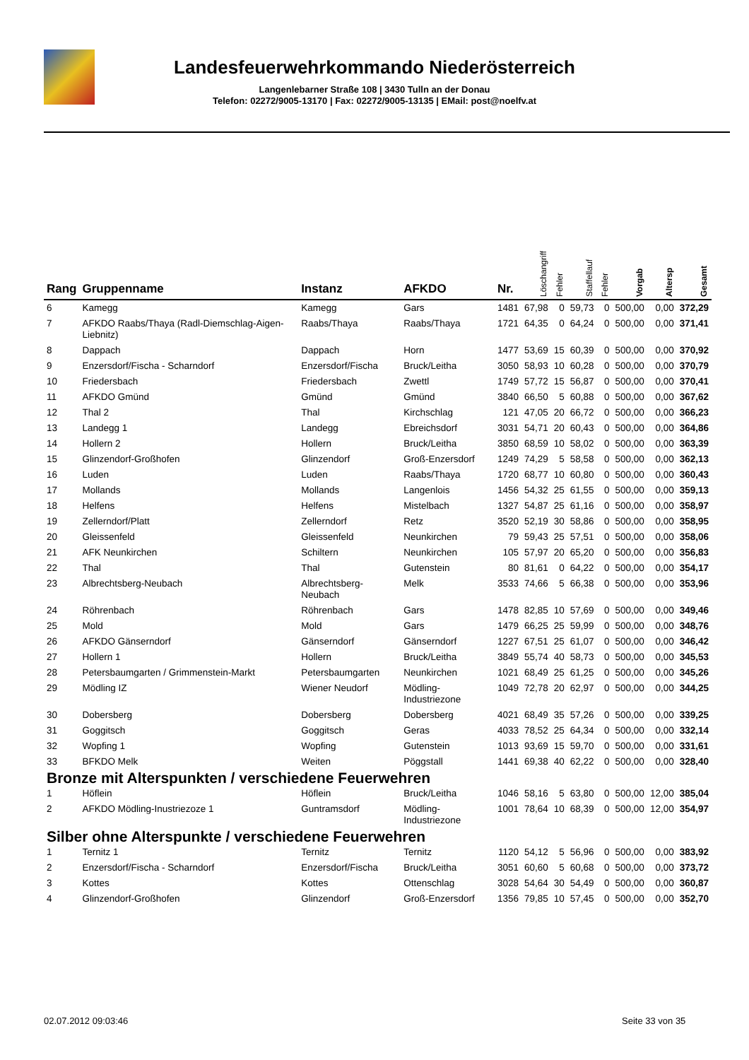Landesfeuerwehrkommando Niederösterreich
Langenlebarner Straße 108 | 3430 Tulln an der Donau
Telefon: 02272/9005-13170 | Fax: 02272/9005-13135 | EMail: post@noelfv.at
| Rang | Gruppenname | Instanz | AFKDO | Nr. | Löschangriff | Fehler | Staffellauf | Fehler | Vorgab | Altersp | Gesamt |
| --- | --- | --- | --- | --- | --- | --- | --- | --- | --- | --- | --- |
| 6 | Kamegg | Kamegg | Gars | 1481 | 67,98 | 0 | 59,73 | 0 | 500,00 | 0,00 | 372,29 |
| 7 | AFKDO Raabs/Thaya (Radl-Diemschlag-Aigen-Liebnitz) | Raabs/Thaya | Raabs/Thaya | 1721 | 64,35 | 0 | 64,24 | 0 | 500,00 | 0,00 | 371,41 |
| 8 | Dappach | Dappach | Horn | 1477 | 53,69 | 15 | 60,39 | 0 | 500,00 | 0,00 | 370,92 |
| 9 | Enzersdorf/Fischa - Scharndorf | Enzersdorf/Fischa | Bruck/Leitha | 3050 | 58,93 | 10 | 60,28 | 0 | 500,00 | 0,00 | 370,79 |
| 10 | Friedersbach | Friedersbach | Zwettl | 1749 | 57,72 | 15 | 56,87 | 0 | 500,00 | 0,00 | 370,41 |
| 11 | AFKDO Gmünd | Gmünd | Gmünd | 3840 | 66,50 | 5 | 60,88 | 0 | 500,00 | 0,00 | 367,62 |
| 12 | Thal 2 | Thal | Kirchschlag | 121 | 47,05 | 20 | 66,72 | 0 | 500,00 | 0,00 | 366,23 |
| 13 | Landegg 1 | Landegg | Ebreichsdorf | 3031 | 54,71 | 20 | 60,43 | 0 | 500,00 | 0,00 | 364,86 |
| 14 | Hollern 2 | Hollern | Bruck/Leitha | 3850 | 68,59 | 10 | 58,02 | 0 | 500,00 | 0,00 | 363,39 |
| 15 | Glinzendorf-Großhofen | Glinzendorf | Groß-Enzersdorf | 1249 | 74,29 | 5 | 58,58 | 0 | 500,00 | 0,00 | 362,13 |
| 16 | Luden | Luden | Raabs/Thaya | 1720 | 68,77 | 10 | 60,80 | 0 | 500,00 | 0,00 | 360,43 |
| 17 | Mollands | Mollands | Langenlois | 1456 | 54,32 | 25 | 61,55 | 0 | 500,00 | 0,00 | 359,13 |
| 18 | Helfens | Helfens | Mistelbach | 1327 | 54,87 | 25 | 61,16 | 0 | 500,00 | 0,00 | 358,97 |
| 19 | Zellerndorf/Platt | Zellerndorf | Retz | 3520 | 52,19 | 30 | 58,86 | 0 | 500,00 | 0,00 | 358,95 |
| 20 | Gleissenfeld | Gleissenfeld | Neunkirchen | 79 | 59,43 | 25 | 57,51 | 0 | 500,00 | 0,00 | 358,06 |
| 21 | AFK Neunkirchen | Schiltern | Neunkirchen | 105 | 57,97 | 20 | 65,20 | 0 | 500,00 | 0,00 | 356,83 |
| 22 | Thal | Thal | Gutenstein | 80 | 81,61 | 0 | 64,22 | 0 | 500,00 | 0,00 | 354,17 |
| 23 | Albrechtsberg-Neubach | Albrechtsberg-Neubach | Melk | 3533 | 74,66 | 5 | 66,38 | 0 | 500,00 | 0,00 | 353,96 |
| 24 | Röhrenbach | Röhrenbach | Gars | 1478 | 82,85 | 10 | 57,69 | 0 | 500,00 | 0,00 | 349,46 |
| 25 | Mold | Mold | Gars | 1479 | 66,25 | 25 | 59,99 | 0 | 500,00 | 0,00 | 348,76 |
| 26 | AFKDO Gänserndorf | Gänserndorf | Gänserndorf | 1227 | 67,51 | 25 | 61,07 | 0 | 500,00 | 0,00 | 346,42 |
| 27 | Hollern 1 | Hollern | Bruck/Leitha | 3849 | 55,74 | 40 | 58,73 | 0 | 500,00 | 0,00 | 345,53 |
| 28 | Petersbaumgarten / Grimmenstein-Markt | Petersbaumgarten | Neunkirchen | 1021 | 68,49 | 25 | 61,25 | 0 | 500,00 | 0,00 | 345,26 |
| 29 | Mödling IZ | Wiener Neudorf | Mödling-Industriezone | 1049 | 72,78 | 20 | 62,97 | 0 | 500,00 | 0,00 | 344,25 |
| 30 | Dobersberg | Dobersberg | Dobersberg | 4021 | 68,49 | 35 | 57,26 | 0 | 500,00 | 0,00 | 339,25 |
| 31 | Goggitsch | Goggitsch | Geras | 4033 | 78,52 | 25 | 64,34 | 0 | 500,00 | 0,00 | 332,14 |
| 32 | Wopfing 1 | Wopfing | Gutenstein | 1013 | 93,69 | 15 | 59,70 | 0 | 500,00 | 0,00 | 331,61 |
| 33 | BFKDO Melk | Weiten | Pöggstall | 1441 | 69,38 | 40 | 62,22 | 0 | 500,00 | 0,00 | 328,40 |
| Bronze mit Alterspunkten / verschiedene Feuerwehren | | | | | | | | | | | |
| 1 | Höflein | Höflein | Bruck/Leitha | 1046 | 58,16 | 5 | 63,80 | 0 | 500,00 | 12,00 | 385,04 |
| 2 | AFKDO Mödling-Inustriezoze 1 | Guntramsdorf | Mödling-Industriezone | 1001 | 78,64 | 10 | 68,39 | 0 | 500,00 | 12,00 | 354,97 |
| Silber ohne Alterspunkte / verschiedene Feuerwehren | | | | | | | | | | | |
| 1 | Ternitz 1 | Ternitz | Ternitz | 1120 | 54,12 | 5 | 56,96 | 0 | 500,00 | 0,00 | 383,92 |
| 2 | Enzersdorf/Fischa - Scharndorf | Enzersdorf/Fischa | Bruck/Leitha | 3051 | 60,60 | 5 | 60,68 | 0 | 500,00 | 0,00 | 373,72 |
| 3 | Kottes | Kottes | Ottenschlag | 3028 | 54,64 | 30 | 54,49 | 0 | 500,00 | 0,00 | 360,87 |
| 4 | Glinzendorf-Großhofen | Glinzendorf | Groß-Enzersdorf | 1356 | 79,85 | 10 | 57,45 | 0 | 500,00 | 0,00 | 352,70 |
02.07.2012 09:03:46 Seite 33 von 35